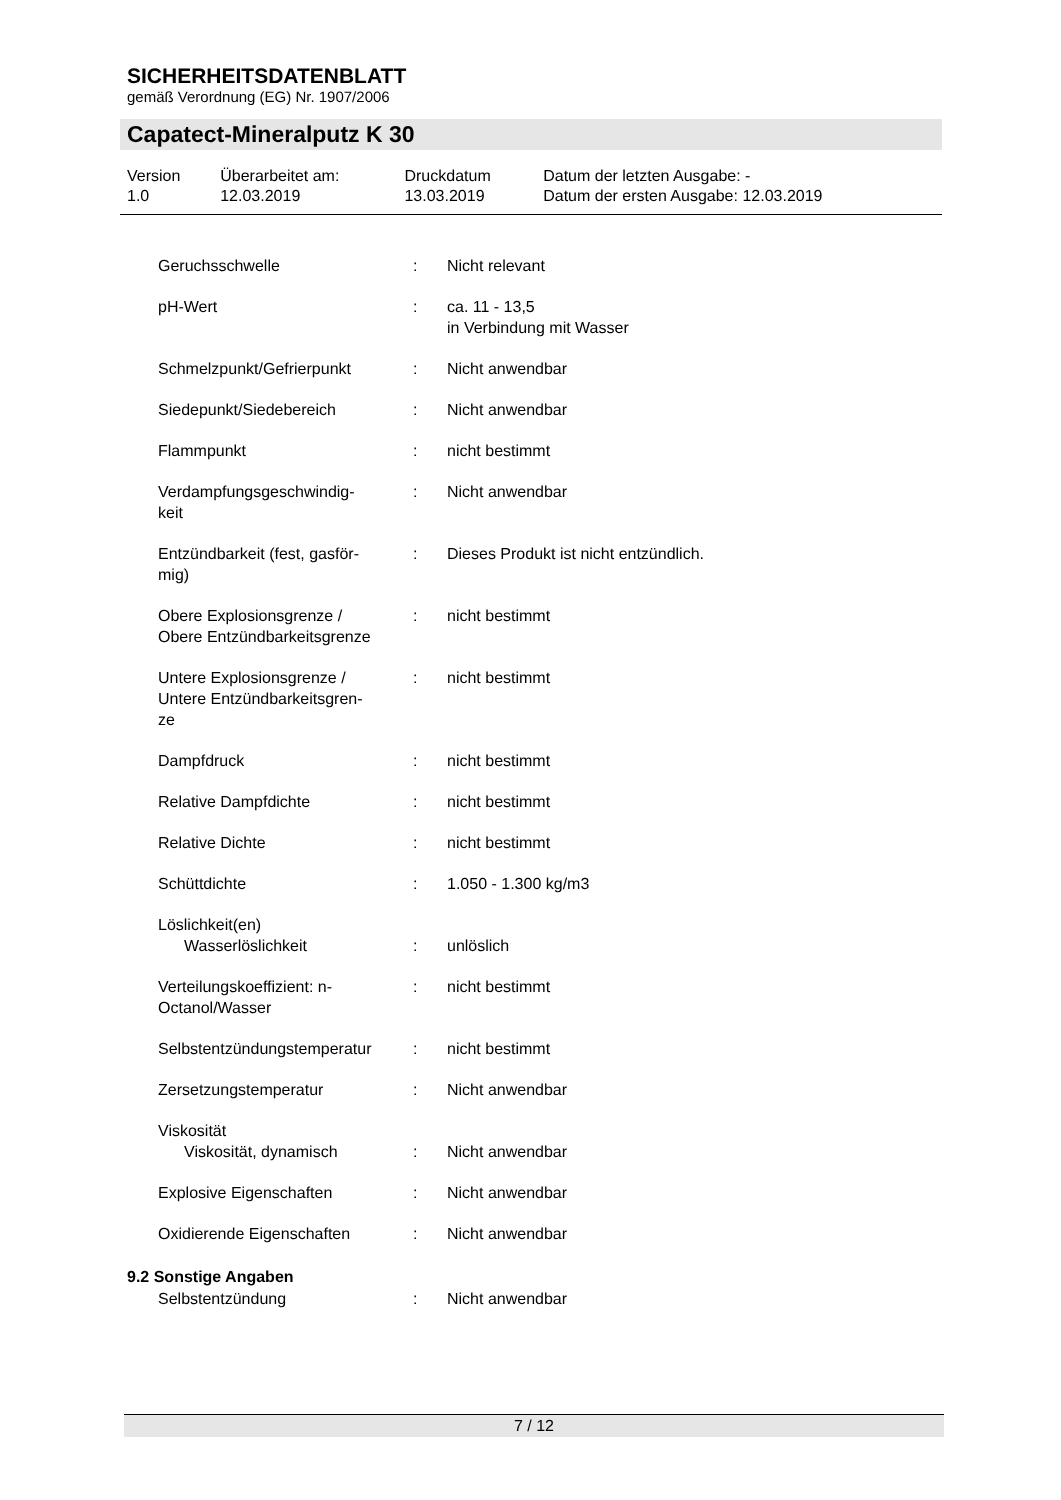SICHERHEITSDATENBLATT
gemäß Verordnung (EG) Nr. 1907/2006
Capatect-Mineralputz K 30
| Version 1.0 | Überarbeitet am: 12.03.2019 | Druckdatum 13.03.2019 | Datum der letzten Ausgabe: - Datum der ersten Ausgabe: 12.03.2019 |
| Geruchsschwelle | : | Nicht relevant |
| pH-Wert | : | ca. 11 - 13,5 in Verbindung mit Wasser |
| Schmelzpunkt/Gefrierpunkt | : | Nicht anwendbar |
| Siedepunkt/Siedebereich | : | Nicht anwendbar |
| Flammpunkt | : | nicht bestimmt |
| Verdampfungsgeschwindig- keit | : | Nicht anwendbar |
| Entzündbarkeit (fest, gasför- mig) | : | Dieses Produkt ist nicht entzündlich. |
| Obere Explosionsgrenze / Obere Entzündbarkeitsgrenze | : | nicht bestimmt |
| Untere Explosionsgrenze / Untere Entzündbarkeitsgren- ze | : | nicht bestimmt |
| Dampfdruck | : | nicht bestimmt |
| Relative Dampfdichte | : | nicht bestimmt |
| Relative Dichte | : | nicht bestimmt |
| Schüttdichte | : | 1.050 - 1.300 kg/m3 |
| Löslichkeit(en) Wasserlöslichkeit | : | unlöslich |
| Verteilungskoeffizient: n- Octanol/Wasser | : | nicht bestimmt |
| Selbstentzündungstemperatur | : | nicht bestimmt |
| Zersetzungstemperatur | : | Nicht anwendbar |
| Viskosität Viskosität, dynamisch | : | Nicht anwendbar |
| Explosive Eigenschaften | : | Nicht anwendbar |
| Oxidierende Eigenschaften | : | Nicht anwendbar |
9.2 Sonstige Angaben
| Selbstentzündung | : | Nicht anwendbar |
7 / 12